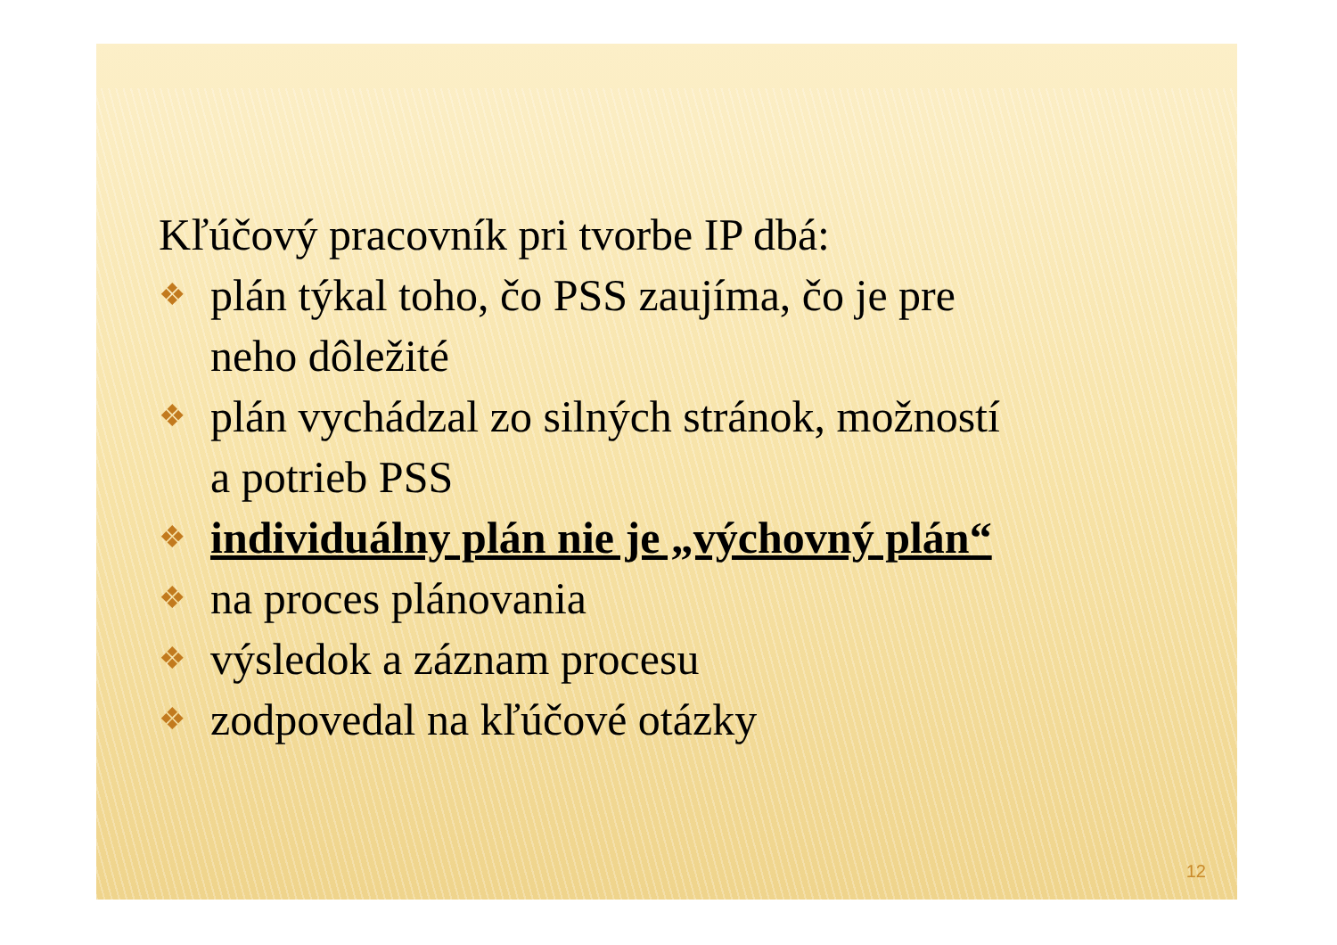Kľúčový pracovník pri tvorbe IP dbá:
❖ plán týkal toho, čo PSS zaujíma, čo je pre
neho dôležité
❖ plán vychádzal zo silných stránok, možností
a potrieb PSS
❖ individuálny plán nie je „výchovný plán“
❖ na proces plánovania
❖ výsledok a záznam procesu
❖ zodpovedal na kľúčové otázky
12